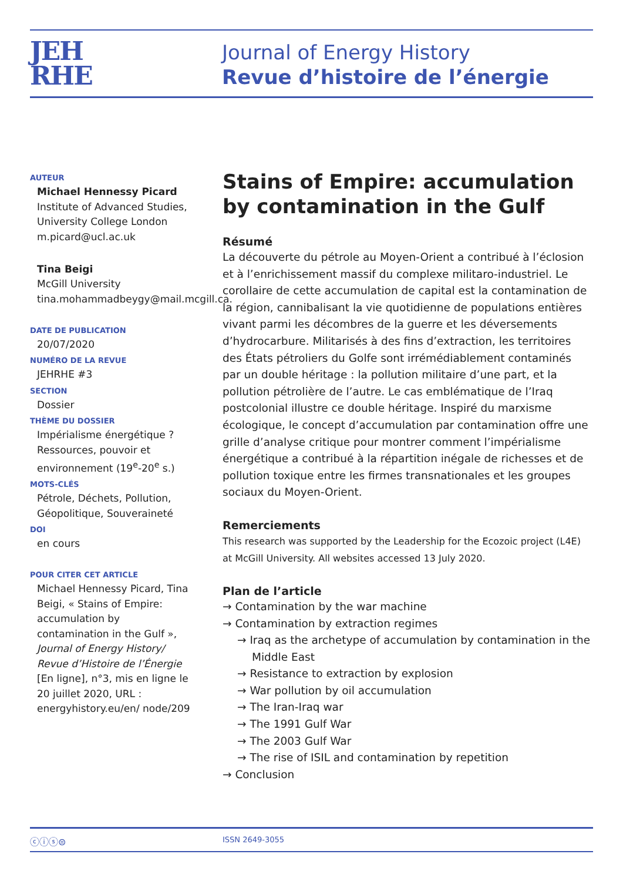JEH
RHE
Journal of Energy History
Revue d’histoire de l’énergie
AUTEUR
Michael Hennessy Picard
Institute of Advanced Studies, University College London
m.picard@ucl.ac.uk
Tina Beigi
McGill University
tina.mohammadbeygy@mail.mcgill.ca.
DATE DE PUBLICATION
20/07/2020
NUMÉRO DE LA REVUE
JEHRHE #3
SECTION
Dossier
THÈME DU DOSSIER
Impérialisme énergétique ? Ressources, pouvoir et environnement (19<sup>e</sup>-20<sup>e</sup> s.)
MOTS-CLÉS
Pétrole, Déchets, Pollution, Géopolitique, Souveraineté
DOI
en cours
POUR CITER CET ARTICLE
Michael Hennessy Picard, Tina Beigi, « Stains of Empire: accumulation by contamination in the Gulf », Journal of Energy History/ Revue d’Histoire de l’Énergie [En ligne], n°3, mis en ligne le 20 juillet 2020, URL : energyhistory.eu/en/ node/209
Stains of Empire: accumulation by contamination in the Gulf
Résumé
La découverte du pétrole au Moyen-Orient a contribué à l’éclosion et à l’enrichissement massif du complexe militaro-industriel. Le corollaire de cette accumulation de capital est la contamination de la région, cannibalisant la vie quotidienne de populations entières vivant parmi les décombres de la guerre et les déversements d’hydrocarbure. Militarisés à des fins d’extraction, les territoires des États pétroliers du Golfe sont irrémédiablement contaminés par un double héritage : la pollution militaire d’une part, et la pollution pétrolière de l’autre. Le cas emblématique de l’Iraq postcolonial illustre ce double héritage. Inspiré du marxisme écologique, le concept d’accumulation par contamination offre une grille d’analyse critique pour montrer comment l’impérialisme énergétique a contribué à la répartition inégale de richesses et de pollution toxique entre les firmes transnationales et les groupes sociaux du Moyen-Orient.
Remerciements
This research was supported by the Leadership for the Ecozoic project (L4E) at McGill University. All websites accessed 13 July 2020.
Plan de l’article
→ Contamination by the war machine
→ Contamination by extraction regimes
→ Iraq as the archetype of accumulation by contamination in the Middle East
→ Resistance to extraction by explosion
→ War pollution by oil accumulation
→ The Iran-Iraq war
→ The 1991 Gulf War
→ The 2003 Gulf War
→ The rise of ISIL and contamination by repetition
→ Conclusion
ⓒⓘⓢ⊜ ISSN 2649-3055